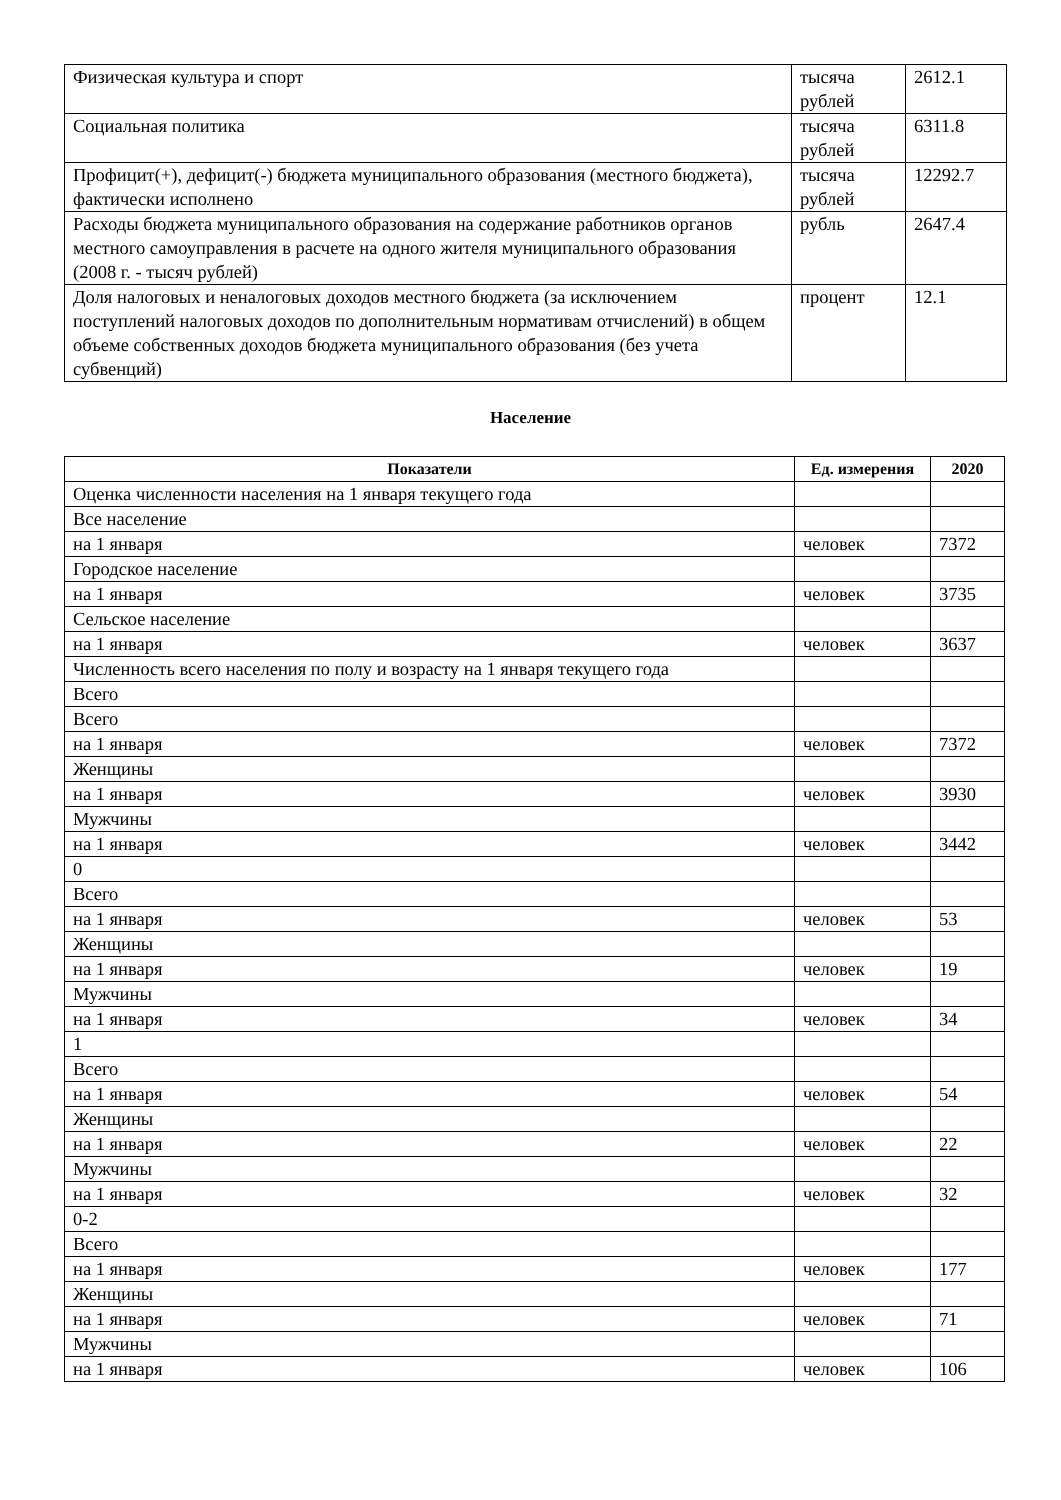| Физическая культура и спорт | тысяча рублей | 2612.1 |
| Социальная политика | тысяча рублей | 6311.8 |
| Профицит(+), дефицит(-) бюджета муниципального образования (местного бюджета), фактически исполнено | тысяча рублей | 12292.7 |
| Расходы бюджета муниципального образования на содержание работников органов местного самоуправления в расчете на одного жителя муниципального образования (2008 г. - тысяч рублей) | рубль | 2647.4 |
| Доля налоговых и неналоговых доходов местного бюджета (за исключением поступлений налоговых доходов по дополнительным нормативам отчислений) в общем объеме собственных доходов бюджета муниципального образования (без учета субвенций) | процент | 12.1 |
Население
| Показатели | Ед. измерения | 2020 |
| --- | --- | --- |
| Оценка численности населения на 1 января текущего года | | |
| Все население | | |
| на 1 января | человек | 7372 |
| Городское население | | |
| на 1 января | человек | 3735 |
| Сельское население | | |
| на 1 января | человек | 3637 |
| Численность всего населения по полу и возрасту на 1 января текущего года | | |
| Всего | | |
| Всего | | |
| на 1 января | человек | 7372 |
| Женщины | | |
| на 1 января | человек | 3930 |
| Мужчины | | |
| на 1 января | человек | 3442 |
| 0 | | |
| Всего | | |
| на 1 января | человек | 53 |
| Женщины | | |
| на 1 января | человек | 19 |
| Мужчины | | |
| на 1 января | человек | 34 |
| 1 | | |
| Всего | | |
| на 1 января | человек | 54 |
| Женщины | | |
| на 1 января | человек | 22 |
| Мужчины | | |
| на 1 января | человек | 32 |
| 0-2 | | |
| Всего | | |
| на 1 января | человек | 177 |
| Женщины | | |
| на 1 января | человек | 71 |
| Мужчины | | |
| на 1 января | человек | 106 |